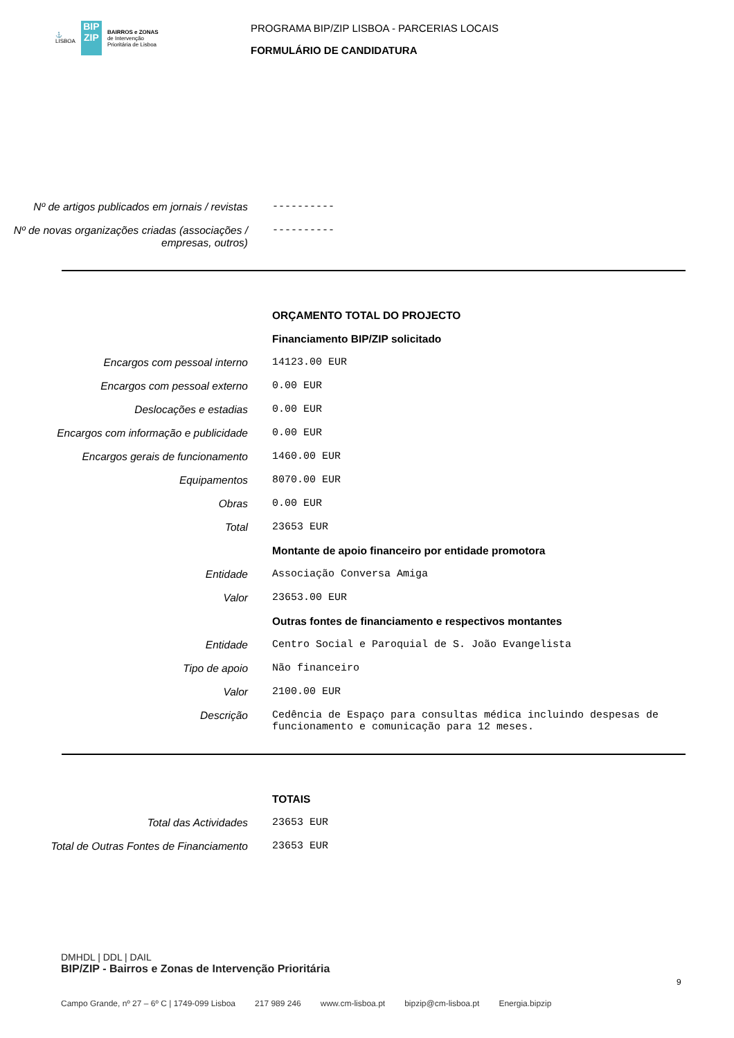⚓
LISBOA
BIP
ZIP
BAIRROS e ZONAS
de Intervenção
Prioritária de Lisboa
PROGRAMA BIP/ZIP LISBOA - PARCERIAS LOCAIS
FORMULÁRIO DE CANDIDATURA
Nº de artigos publicados em jornais / revistas
----------
Nº de novas organizações criadas (associações / empresas, outros)
----------
ORÇAMENTO TOTAL DO PROJECTO
Financiamento BIP/ZIP solicitado
Encargos com pessoal interno 14123.00 EUR
Encargos com pessoal externo 0.00 EUR
Deslocações e estadias 0.00 EUR
Encargos com informação e publicidade 0.00 EUR
Encargos gerais de funcionamento 1460.00 EUR
Equipamentos 8070.00 EUR
Obras 0.00 EUR
Total 23653 EUR
Montante de apoio financeiro por entidade promotora
Entidade Associação Conversa Amiga
Valor 23653.00 EUR
Outras fontes de financiamento e respectivos montantes
Entidade Centro Social e Paroquial de S. João Evangelista
Tipo de apoio Não financeiro
Valor 2100.00 EUR
Descrição Cedência de Espaço para consultas médica incluindo despesas de funcionamento e comunicação para 12 meses.
TOTAIS
Total das Actividades 23653 EUR
Total de Outras Fontes de Financiamento
23653 EUR
DMHDL | DDL | DAIL
BIP/ZIP - Bairros e Zonas de Intervenção Prioritária
9
Campo Grande, nº 27 – 6º C | 1749-099 Lisboa 217 989 246 www.cm-lisboa.pt bipzip@cm-lisboa.pt Energia.bipzip